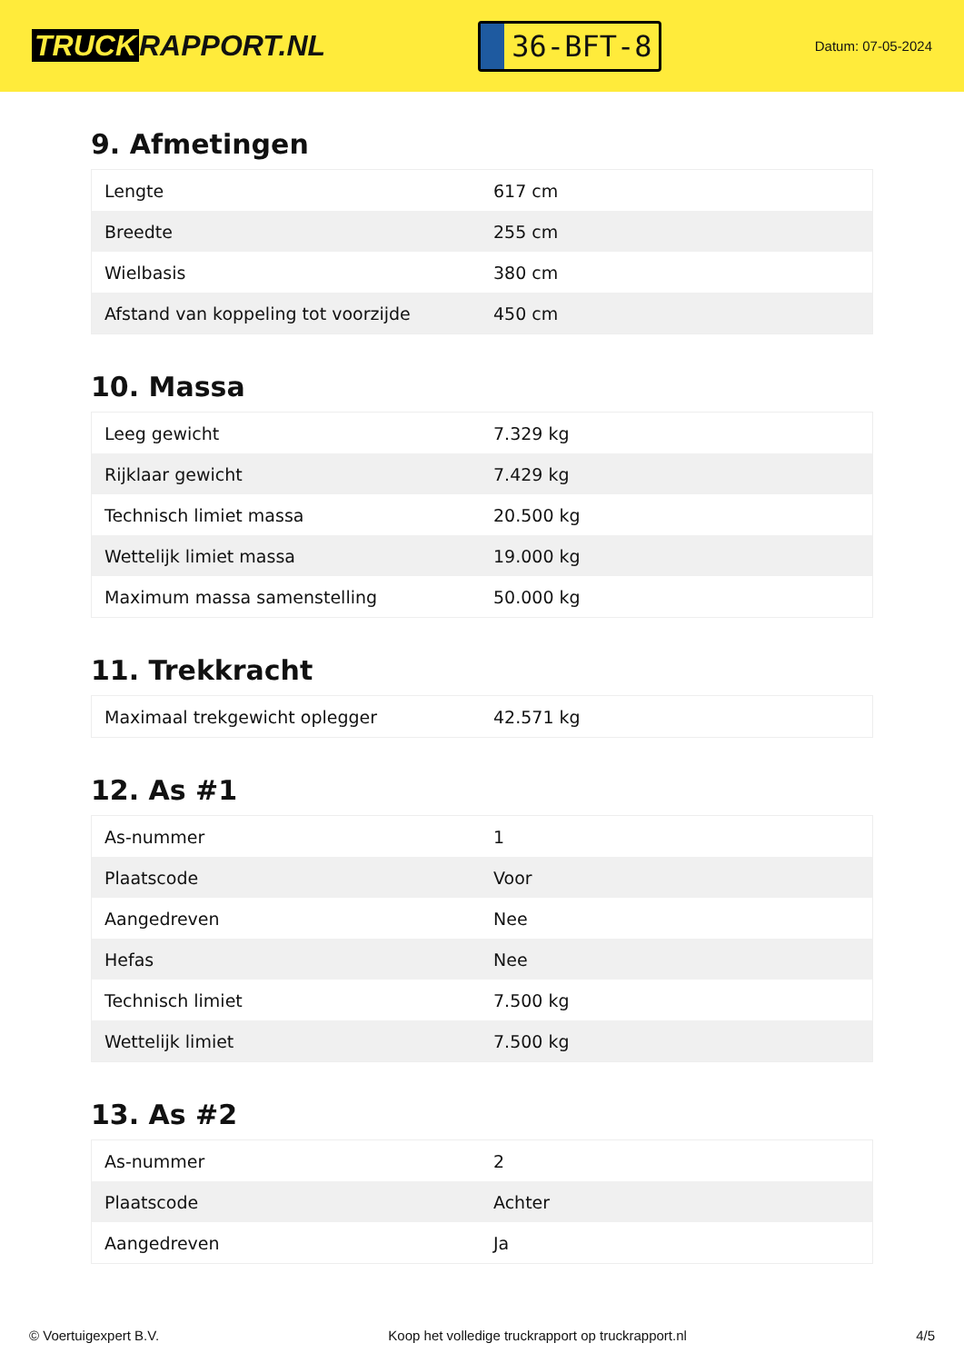TRUCK RAPPORT.NL
36-BFT-8
Datum: 07-05-2024
9. Afmetingen
| Lengte | 617 cm |
| Breedte | 255 cm |
| Wielbasis | 380 cm |
| Afstand van koppeling tot voorzijde | 450 cm |
10. Massa
| Leeg gewicht | 7.329 kg |
| Rijklaar gewicht | 7.429 kg |
| Technisch limiet massa | 20.500 kg |
| Wettelijk limiet massa | 19.000 kg |
| Maximum massa samenstelling | 50.000 kg |
11. Trekkracht
| Maximaal trekgewicht oplegger | 42.571 kg |
12. As #1
| As-nummer | 1 |
| Plaatscode | Voor |
| Aangedreven | Nee |
| Hefas | Nee |
| Technisch limiet | 7.500 kg |
| Wettelijk limiet | 7.500 kg |
13. As #2
| As-nummer | 2 |
| Plaatscode | Achter |
| Aangedreven | Ja |
© Voertuigexpert B.V. Koop het volledige truckrapport op truckrapport.nl 4/5